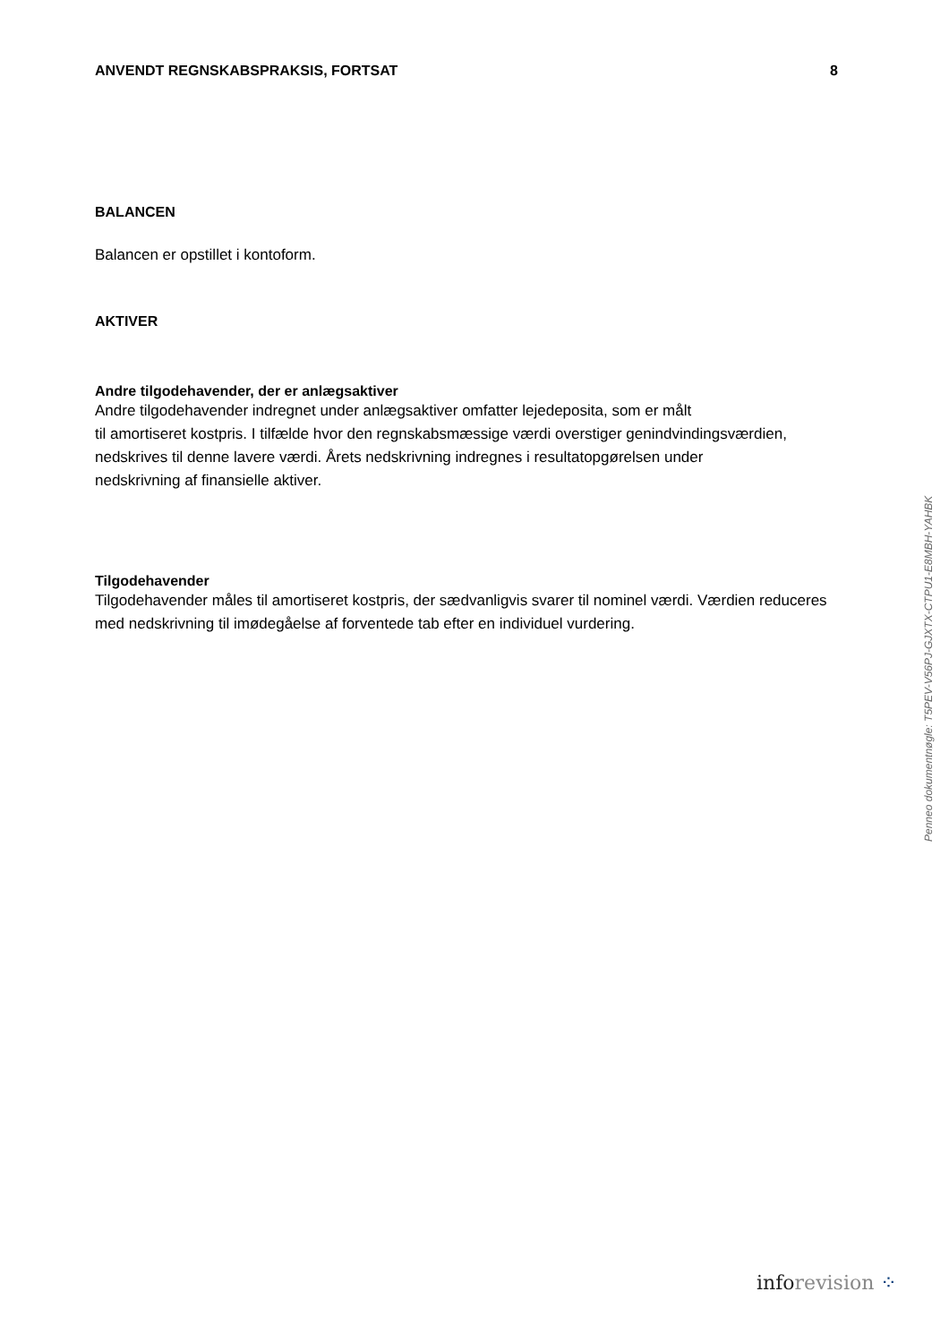ANVENDT REGNSKABSPRAKSIS, FORTSAT 8
BALANCEN
Balancen er opstillet i kontoform.
AKTIVER
Andre tilgodehavender, der er anlægsaktiver
Andre tilgodehavender indregnet under anlægsaktiver omfatter lejedeposita, som er målt
til amortiseret kostpris. I tilfælde hvor den regnskabsmæssige værdi overstiger genindvindingsværdien, nedskrives til denne lavere værdi. Årets nedskrivning indregnes i resultatopgørelsen under
nedskrivning af finansielle aktiver.
Tilgodehavender
Tilgodehavender måles til amortiseret kostpris, der sædvanligvis svarer til nominel værdi. Værdien reduceres med nedskrivning til imødegåelse af forventede tab efter en individuel vurdering.
Penneo dokumentnøgle: T5PEV-V56PJ-GJXTX-CTPU1-E8MBH-YAHBK
info revision ⁘